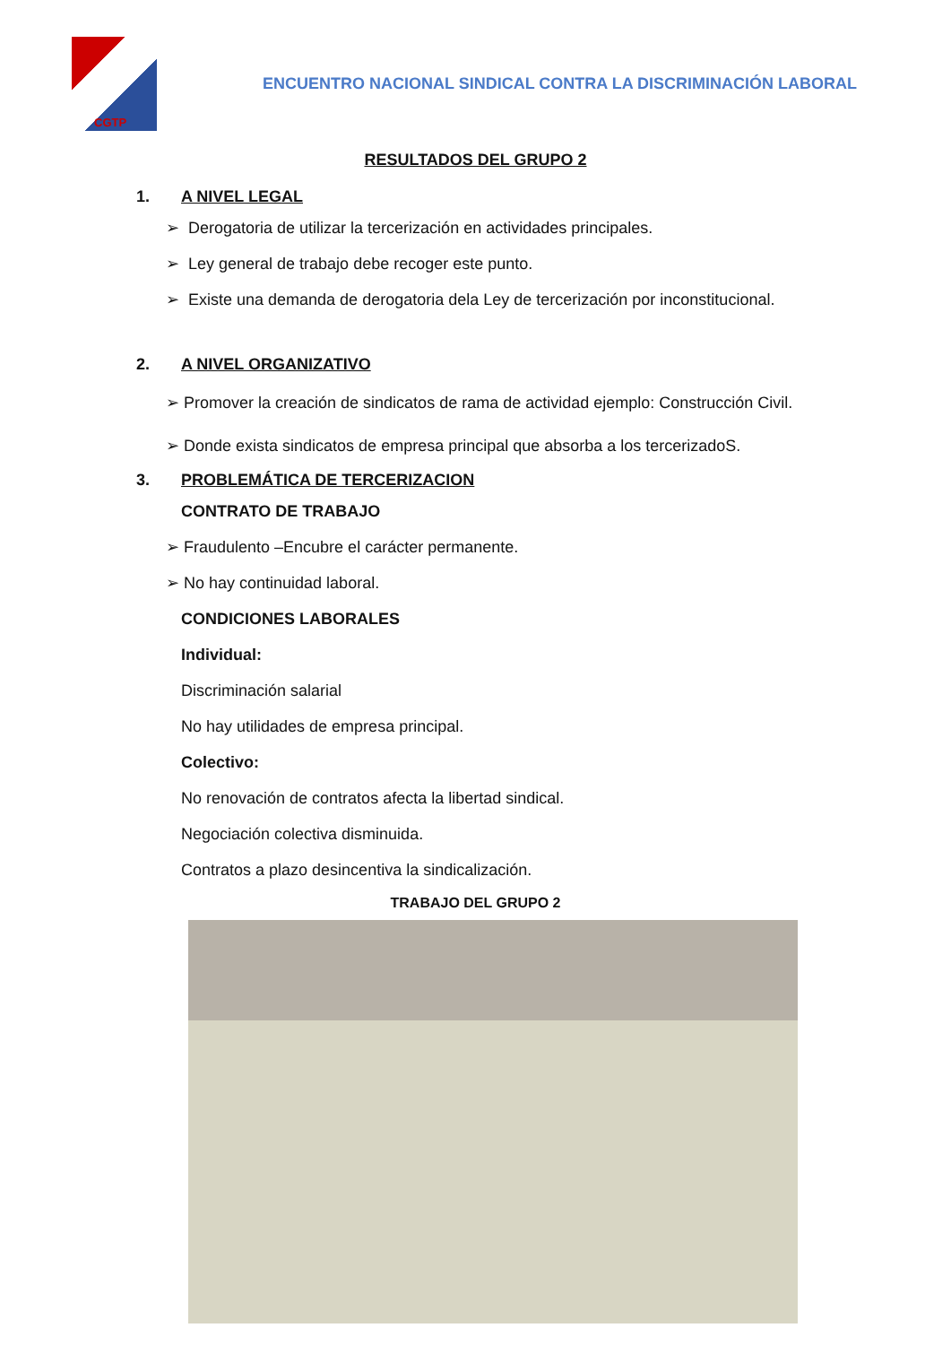CGTP
ENCUENTRO NACIONAL SINDICAL CONTRA LA DISCRIMINACIÓN LABORAL
RESULTADOS DEL GRUPO 2
1. A NIVEL LEGAL
➢ Derogatoria de utilizar la tercerización en actividades principales.
➢ Ley general de trabajo debe recoger este punto.
➢ Existe una demanda de derogatoria dela Ley de tercerización por inconstitucional.
2. A NIVEL ORGANIZATIVO
➢ Promover la creación de sindicatos de rama de actividad ejemplo: Construcción Civil.
➢ Donde exista sindicatos de empresa principal que absorba a los tercerizadoS.
3. PROBLEMÁTICA DE TERCERIZACION
CONTRATO DE TRABAJO
➢ Fraudulento –Encubre el carácter permanente.
➢ No hay continuidad laboral.
CONDICIONES LABORALES
Individual:
Discriminación salarial
No hay utilidades de empresa principal.
Colectivo:
No renovación de contratos afecta la libertad sindical.
Negociación colectiva disminuida.
Contratos a plazo desincentiva la sindicalización.
TRABAJO DEL GRUPO 2